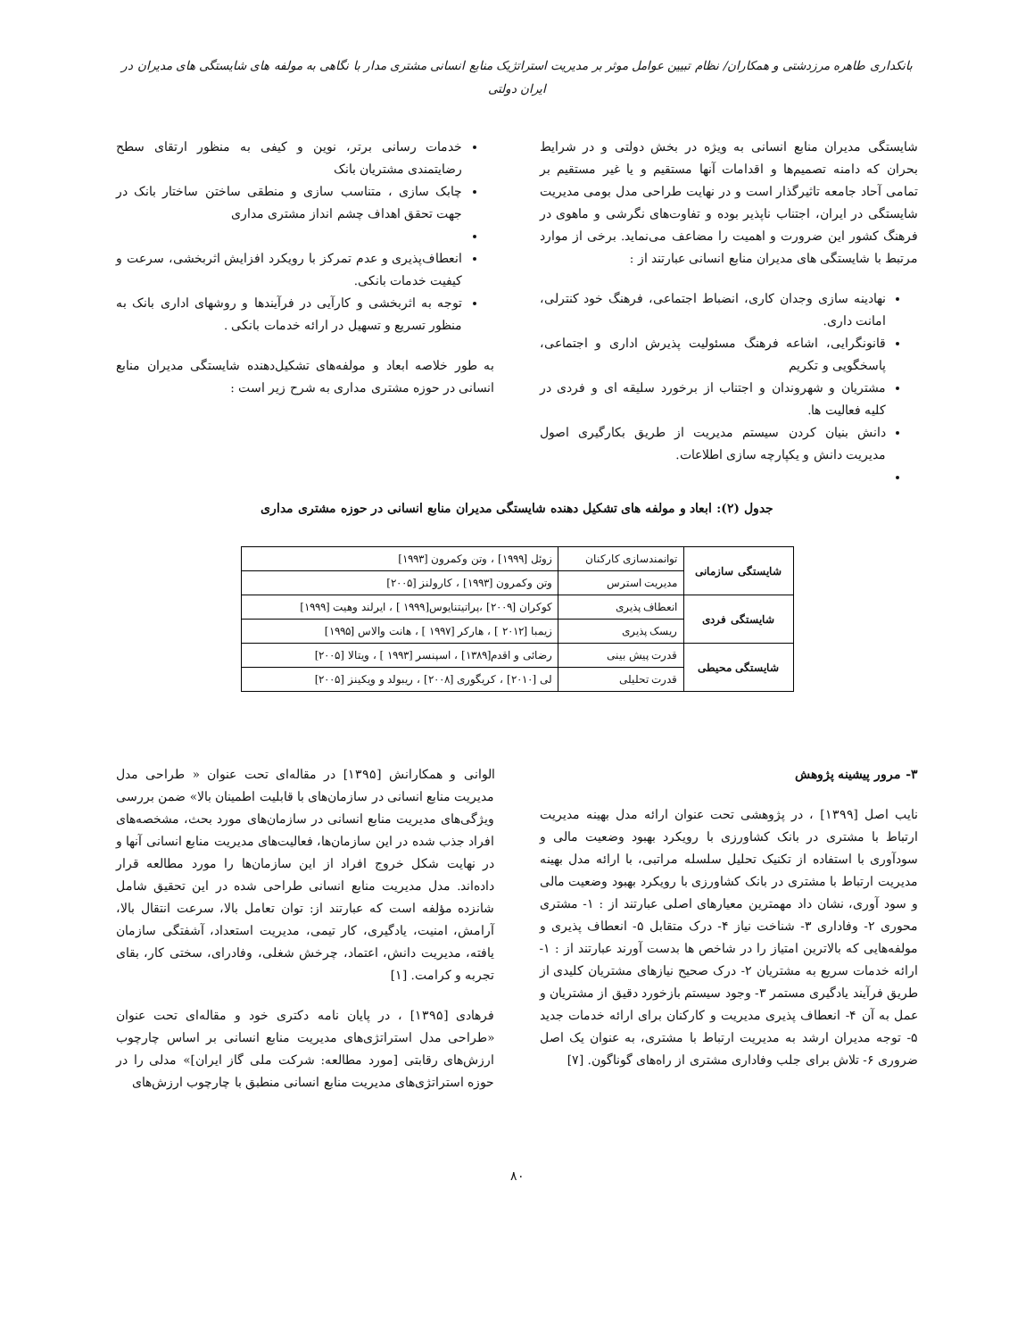بانکداری طاهره مرزدشتی و همکاران/ نظام تبیین عوامل موثر بر مدیریت استراتژیک منابع انسانی مشتری مدار با نگاهی به مولفه های شایستگی های مدیران در ایران دولتی
شایستگی مدیران منابع انسانی به ویژه در بخش دولتی و در شرایط بحران که دامنه تصمیم‌ها و اقدامات آنها مستقیم و یا غیر مستقیم بر تمامی آحاد جامعه تاثیرگذار است و در نهایت طراحی مدل بومی مدیریت شایستگی در ایران، اجتناب ناپذیر بوده و تفاوت‌های نگرشی و ماهوی در فرهنگ کشور این ضرورت و اهمیت را مضاعف می‌نماید. برخی از موارد مرتبط با شایستگی های مدیران منابع انسانی عبارتند از :
نهادینه سازی وجدان کاری، انضباط اجتماعی، فرهنگ خود کنترلی، امانت داری.
قانونگرایی، اشاعه فرهنگ مسئولیت پذیرش اداری و اجتماعی، پاسخگویی و تکریم
مشتریان و شهروندان و اجتناب از برخورد سلیقه ای و فردی در کلیه فعالیت ها.
دانش بنیان کردن سیستم مدیریت از طریق بکارگیری اصول مدیریت دانش و یکپارچه سازی اطلاعات.
خدمات رسانی برتر، نوین و کیفی به منظور ارتقای سطح رضایتمندی مشتریان بانک
چابک سازی ، متناسب سازی و منطقی ساختن ساختار بانک در جهت تحقق اهداف چشم انداز مشتری مداری
انعطاف‌پذیری و عدم تمرکز با رویکرد افزایش اثربخشی، سرعت و کیفیت خدمات بانکی.
توجه به اثربخشی و کارآیی در فرآیندها و روشهای اداری بانک به منظور تسریع و تسهیل در ارائه خدمات بانکی .
به طور خلاصه ابعاد و مولفه‌های تشکیل‌دهنده شایستگی مدیران منابع انسانی در حوزه مشتری مداری به شرح زیر است :
جدول (۲): ابعاد و مولفه های تشکیل دهنده شایستگی مدیران منابع انسانی در حوزه مشتری مداری
| شایستگی سازمانی | توانمندسازی کارکنان | زوئل [۱۹۹۹] ، وتن وکمرون [۱۹۹۳] |
| | مدیریت استرس | وتن وکمرون [۱۹۹۳] ، کارولنز [۲۰۰۵] |
| شایستگی فردی | انعطاف پذیری | کوکران [۲۰۰۹] ،پراتیتنایوس[۱۹۹۹ ] ، ایرلند وهیت [۱۹۹۹] |
| | ریسک پذیری | زیمبا [۲۰۱۲ ] ، هارکر [۱۹۹۷ ] ، هانت والاس [۱۹۹۵] |
| شایستگی محیطی | قدرت پیش بینی | رضائی و اقدم[۱۳۸۹] ، اسپنسر [۱۹۹۳ ] ، ویتالا [۲۰۰۵] |
| | قدرت تحلیلی | لی [۲۰۱۰] ، کریگوری [۲۰۰۸] ، ریبولد و ویکینز [۲۰۰۵] |
۳- مرور پیشینه پژوهش
نایب اصل [۱۳۹۹] ، در پژوهشی تحت عنوان ارائه مدل بهینه مدیریت ارتباط با مشتری در بانک کشاورزی با رویکرد بهبود وضعیت مالی و سودآوری با استفاده از تکنیک تحلیل سلسله مراتبی، با ارائه مدل بهینه مدیریت ارتباط با مشتری در بانک کشاورزی با رویکرد بهبود وضعیت مالی و سود آوری، نشان داد مهمترین معیارهای اصلی عبارتند از : ۱- مشتری محوری ۲- وفاداری ۳- شناخت نیاز ۴- درک متقابل ۵- انعطاف پذیری و مولفه‌هایی که بالاترین امتیاز را در شاخص ها بدست آورند عبارتند از : ۱- ارائه خدمات سریع به مشتریان ۲- درک صحیح نیازهای مشتریان کلیدی از طریق فرآیند یادگیری مستمر ۳- وجود سیستم بازخورد دقیق از مشتریان و عمل به آن ۴- انعطاف پذیری مدیریت و کارکنان برای ارائه خدمات جدید ۵- توجه مدیران ارشد به مدیریت ارتباط با مشتری، به عنوان یک اصل ضروری ۶- تلاش برای جلب وفاداری مشتری از راه‌های گوناگون. [۷]
الوانی و همکارانش [۱۳۹۵] در مقاله‌ای تحت عنوان « طراحی مدل مدیریت منابع انسانی در سازمان‌های با قابلیت اطمینان بالا» ضمن بررسی ویژگی‌های مدیریت منابع انسانی در سازمان‌های مورد بحث، مشخصه‌های افراد جذب شده در این سازمان‌ها، فعالیت‌های مدیریت منابع انسانی آنها و در نهایت شکل خروج افراد از این سازمان‌ها را مورد مطالعه قرار داده‌اند. مدل مدیریت منابع انسانی طراحی شده در این تحقیق شامل شانزده مؤلفه است که عبارتند از: توان تعامل بالا، سرعت انتقال بالا، آرامش، امنیت، یادگیری، کار تیمی، مدیریت استعداد، آشفتگی سازمان یافته، مدیریت دانش، اعتماد، چرخش شغلی، وفادرای، سختی کار، بقای تجربه و کرامت. [۱]
فرهادی [۱۳۹۵] ، در پایان نامه دکتری خود و مقاله‌ای تحت عنوان «طراحی مدل استراتژی‌های مدیریت منابع انسانی بر اساس چارچوب ارزش‌های رقابتی [مورد مطالعه: شرکت ملی گاز ایران]» مدلی را در حوزه استراتژی‌های مدیریت منابع انسانی منطبق با چارچوب ارزش‌های
۸۰